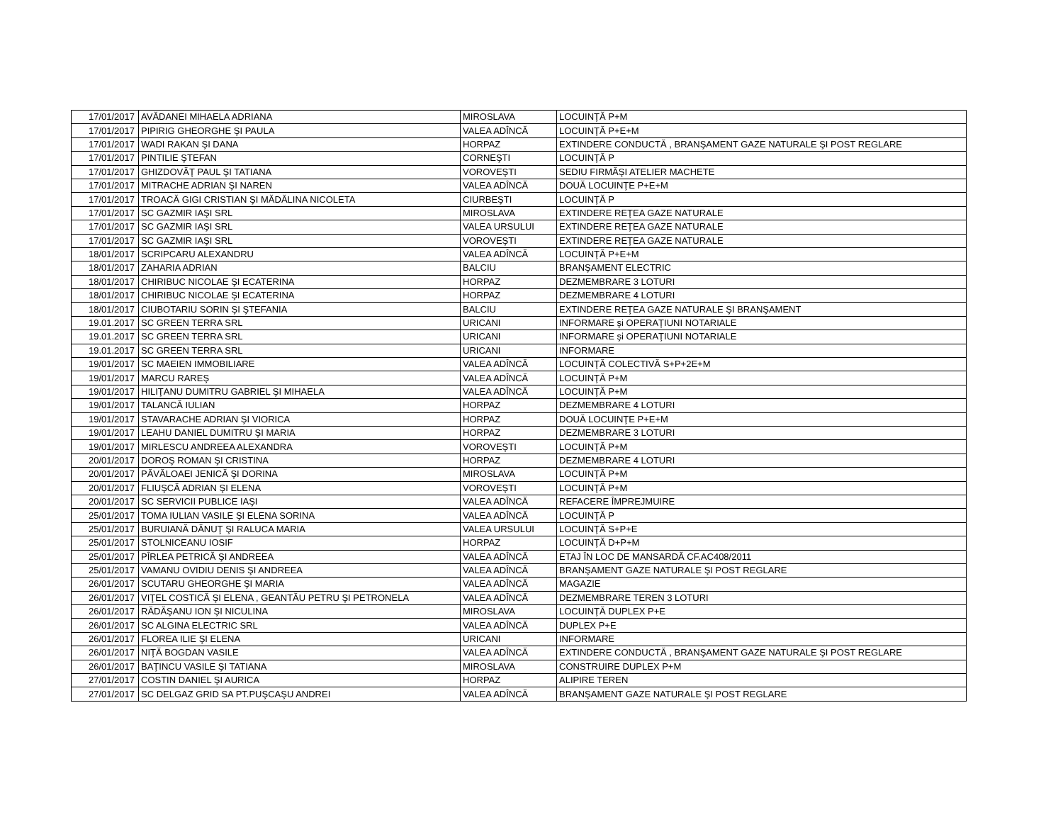| 17/01/2017 | AVĂDANEI MIHAELA ADRIANA | MIROSLAVA | LOCUINŢĂ P+M |
| 17/01/2017 | PIPIRIG GHEORGHE ŞI PAULA | VALEA ADÎNCĂ | LOCUINŢĂ P+E+M |
| 17/01/2017 | WADI RAKAN ŞI DANA | HORPAZ | EXTINDERE CONDUCTĂ , BRANŞAMENT GAZE NATURALE ŞI POST REGLARE |
| 17/01/2017 | PINTILIE ŞTEFAN | CORNEŞTI | LOCUINŢĂ P |
| 17/01/2017 | GHIZDOVĂŢ PAUL ŞI TATIANA | VOROVEŞTI | SEDIU FIRMĂŞI ATELIER MACHETE |
| 17/01/2017 | MITRACHE ADRIAN ŞI NAREN | VALEA ADÎNCĂ | DOUĂ LOCUINŢE P+E+M |
| 17/01/2017 | TROACĂ GIGI CRISTIAN ŞI MĂDĂLINA NICOLETA | CIURBEŞTI | LOCUINŢĂ P |
| 17/01/2017 | SC GAZMIR IAŞI SRL | MIROSLAVA | EXTINDERE REŢEA GAZE NATURALE |
| 17/01/2017 | SC GAZMIR IAŞI SRL | VALEA URSULUI | EXTINDERE REŢEA GAZE NATURALE |
| 17/01/2017 | SC GAZMIR IAŞI SRL | VOROVEŞTI | EXTINDERE REŢEA GAZE NATURALE |
| 18/01/2017 | SCRIPCARU ALEXANDRU | VALEA ADÎNCĂ | LOCUINŢĂ P+E+M |
| 18/01/2017 | ZAHARIA ADRIAN | BALCIU | BRANŞAMENT ELECTRIC |
| 18/01/2017 | CHIRIBUC NICOLAE ŞI ECATERINA | HORPAZ | DEZMEMBRARE 3 LOTURI |
| 18/01/2017 | CHIRIBUC NICOLAE ŞI ECATERINA | HORPAZ | DEZMEMBRARE 4 LOTURI |
| 18/01/2017 | CIUBOTARIU SORIN ŞI ŞTEFANIA | BALCIU | EXTINDERE REŢEA GAZE NATURALE ŞI BRANŞAMENT |
| 19.01.2017 | SC GREEN TERRA SRL | URICANI | INFORMARE şi OPERAŢIUNI NOTARIALE |
| 19.01.2017 | SC GREEN TERRA SRL | URICANI | INFORMARE şi OPERAŢIUNI NOTARIALE |
| 19.01.2017 | SC GREEN TERRA SRL | URICANI | INFORMARE |
| 19/01/2017 | SC MAEIEN IMMOBILIARE | VALEA ADÎNCĂ | LOCUINŢĂ COLECTIVĂ S+P+2E+M |
| 19/01/2017 | MARCU RAREŞ | VALEA ADÎNCĂ | LOCUINŢĂ P+M |
| 19/01/2017 | HILIŢANU DUMITRU GABRIEL ŞI MIHAELA | VALEA ADÎNCĂ | LOCUINŢĂ P+M |
| 19/01/2017 | TALANCĂ IULIAN | HORPAZ | DEZMEMBRARE 4 LOTURI |
| 19/01/2017 | STAVARACHE ADRIAN ŞI VIORICA | HORPAZ | DOUĂ LOCUINŢE P+E+M |
| 19/01/2017 | LEAHU DANIEL DUMITRU ŞI MARIA | HORPAZ | DEZMEMBRARE 3 LOTURI |
| 19/01/2017 | MIRLESCU ANDREEA ALEXANDRA | VOROVEŞTI | LOCUINŢĂ P+M |
| 20/01/2017 | DOROŞ ROMAN ŞI CRISTINA | HORPAZ | DEZMEMBRARE 4 LOTURI |
| 20/01/2017 | PĂVĂLOAEI JENICĂ ŞI DORINA | MIROSLAVA | LOCUINŢĂ P+M |
| 20/01/2017 | FLIUŞCĂ ADRIAN ŞI ELENA | VOROVEŞTI | LOCUINŢĂ P+M |
| 20/01/2017 | SC SERVICII PUBLICE IAŞI | VALEA ADÎNCĂ | REFACERE ÎMPREJMUIRE |
| 25/01/2017 | TOMA IULIAN VASILE ŞI ELENA SORINA | VALEA ADÎNCĂ | LOCUINŢĂ P |
| 25/01/2017 | BURUIANĂ DĂNUŢ ŞI RALUCA MARIA | VALEA URSULUI | LOCUINŢĂ S+P+E |
| 25/01/2017 | STOLNICEANU IOSIF | HORPAZ | LOCUINŢĂ D+P+M |
| 25/01/2017 | PÎRLEA PETRICĂ ŞI ANDREEA | VALEA ADÎNCĂ | ETAJ ÎN LOC DE MANSARDĂ CF.AC408/2011 |
| 25/01/2017 | VAMANU OVIDIU DENIS ŞI ANDREEA | VALEA ADÎNCĂ | BRANŞAMENT GAZE NATURALE ŞI POST REGLARE |
| 26/01/2017 | SCUTARU GHEORGHE ŞI MARIA | VALEA ADÎNCĂ | MAGAZIE |
| 26/01/2017 | VIŢEL COSTICĂ ŞI ELENA , GEANTĂU PETRU ŞI PETRONELA | VALEA ADÎNCĂ | DEZMEMBRARE TEREN 3 LOTURI |
| 26/01/2017 | RĂDĂŞANU ION ŞI NICULINA | MIROSLAVA | LOCUINŢĂ DUPLEX P+E |
| 26/01/2017 | SC ALGINA ELECTRIC SRL | VALEA ADÎNCĂ | DUPLEX P+E |
| 26/01/2017 | FLOREA ILIE ŞI ELENA | URICANI | INFORMARE |
| 26/01/2017 | NIŢĂ BOGDAN VASILE | VALEA ADÎNCĂ | EXTINDERE CONDUCTĂ , BRANŞAMENT GAZE NATURALE ŞI POST REGLARE |
| 26/01/2017 | BAŢINCU VASILE ŞI TATIANA | MIROSLAVA | CONSTRUIRE DUPLEX P+M |
| 27/01/2017 | COSTIN DANIEL ŞI AURICA | HORPAZ | ALIPIRE TEREN |
| 27/01/2017 | SC DELGAZ GRID SA PT.PUŞCAŞU ANDREI | VALEA ADÎNCĂ | BRANŞAMENT GAZE NATURALE ŞI POST REGLARE |